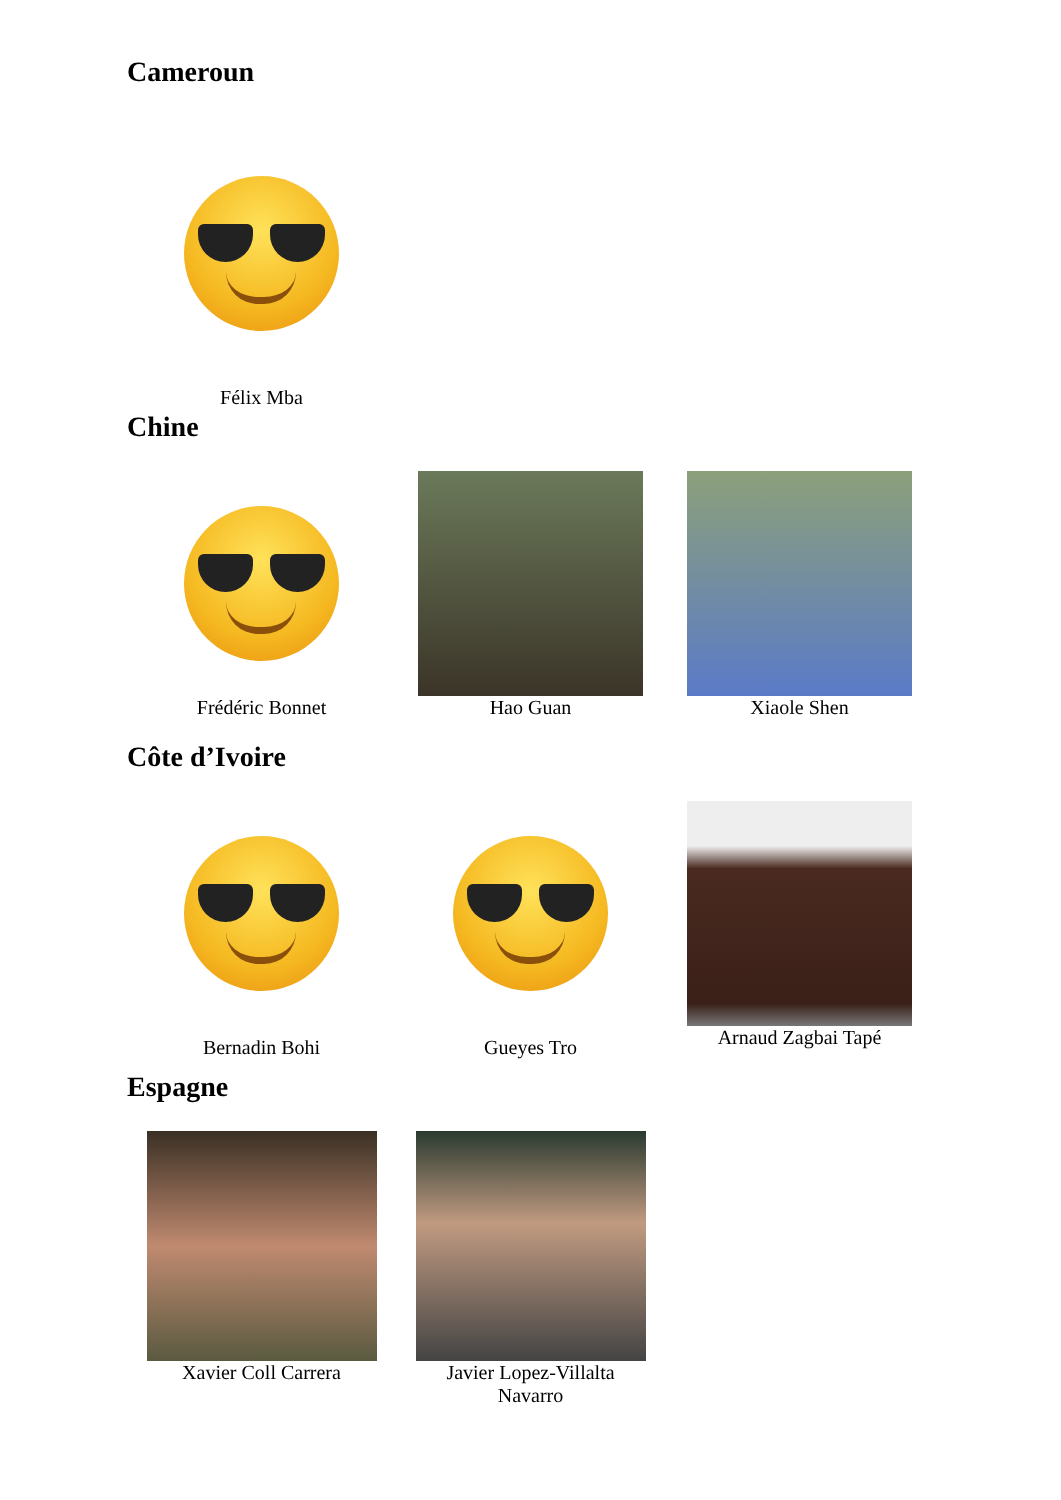Cameroun
Félix Mba
Chine
Frédéric Bonnet Hao Guan Xiaole Shen
Côte d’Ivoire
Bernadin Bohi Gueyes Tro
Arnaud Zagbai Tapé
Espagne
Xavier Coll Carrera Javier Lopez-Villalta
Navarro